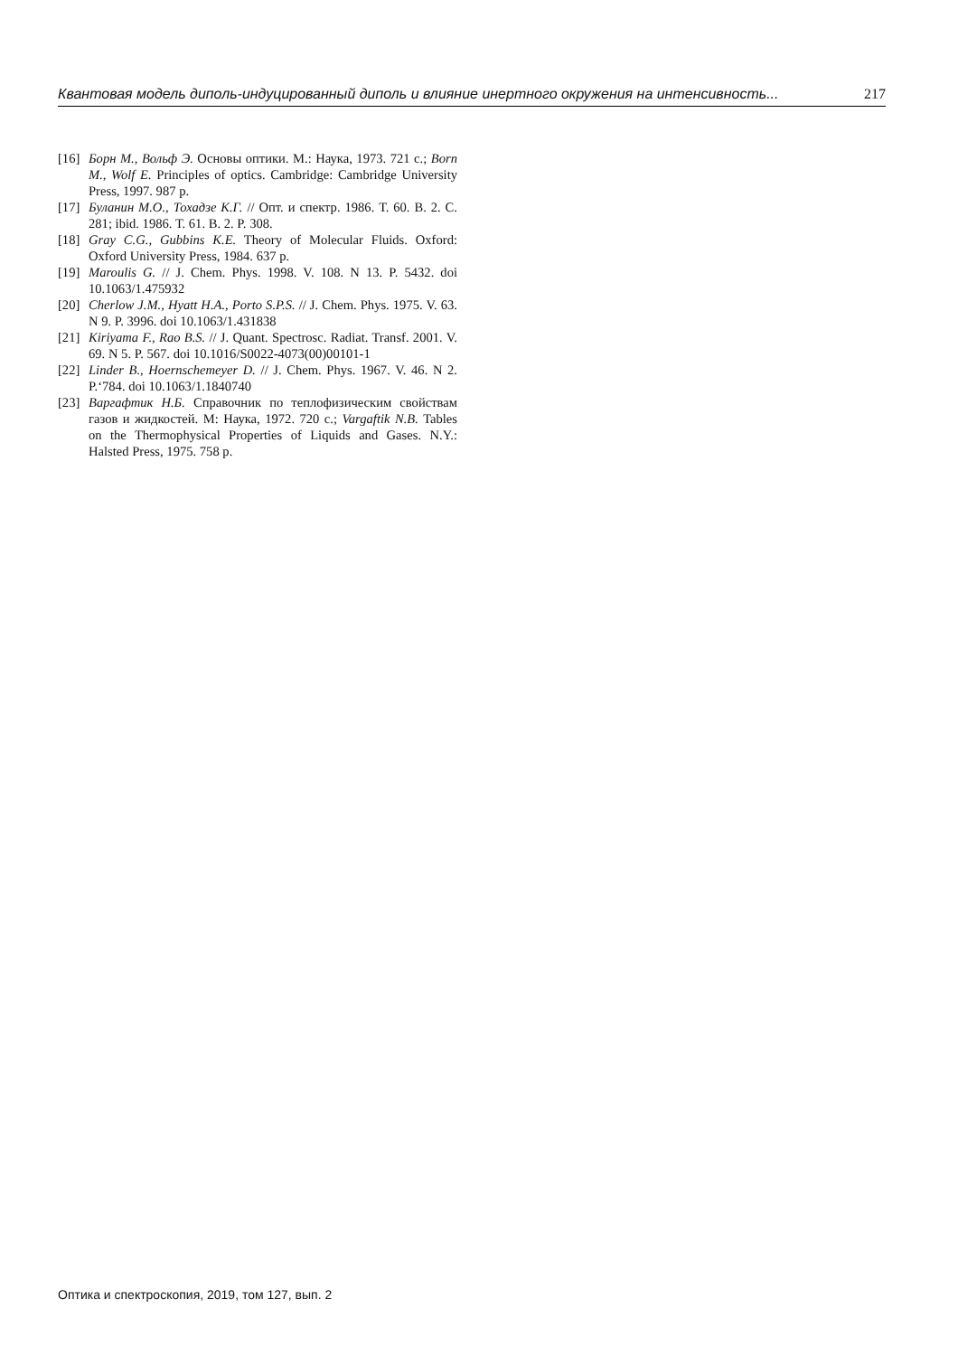Квантовая модель диполь-индуцированный диполь и влияние инертного окружения на интенсивность... 217
[16] Борн М., Вольф Э. Основы оптики. М.: Наука, 1973. 721 с.; Born M., Wolf E. Principles of optics. Cambridge: Cambridge University Press, 1997. 987 p.
[17] Буланин М.О., Тохадзе К.Г. // Опт. и спектр. 1986. Т. 60. В. 2. С. 281; ibid. 1986. Т. 61. В. 2. P. 308.
[18] Gray C.G., Gubbins K.E. Theory of Molecular Fluids. Oxford: Oxford University Press, 1984. 637 p.
[19] Maroulis G. // J. Chem. Phys. 1998. V. 108. N 13. P. 5432. doi 10.1063/1.475932
[20] Cherlow J.M., Hyatt H.A., Porto S.P.S. // J. Chem. Phys. 1975. V. 63. N 9. P. 3996. doi 10.1063/1.431838
[21] Kiriyama F., Rao B.S. // J. Quant. Spectrosc. Radiat. Transf. 2001. V. 69. N 5. P. 567. doi 10.1016/S0022-4073(00)00101-1
[22] Linder B., Hoernschemeyer D. // J. Chem. Phys. 1967. V. 46. N 2. P.‘784. doi 10.1063/1.1840740
[23] Варгафтик Н.Б. Справочник по теплофизическим свойствам газов и жидкостей. М: Наука, 1972. 720 с.; Vargaftik N.B. Tables on the Thermophysical Properties of Liquids and Gases. N.Y.: Halsted Press, 1975. 758 p.
Оптика и спектроскопия, 2019, том 127, вып. 2